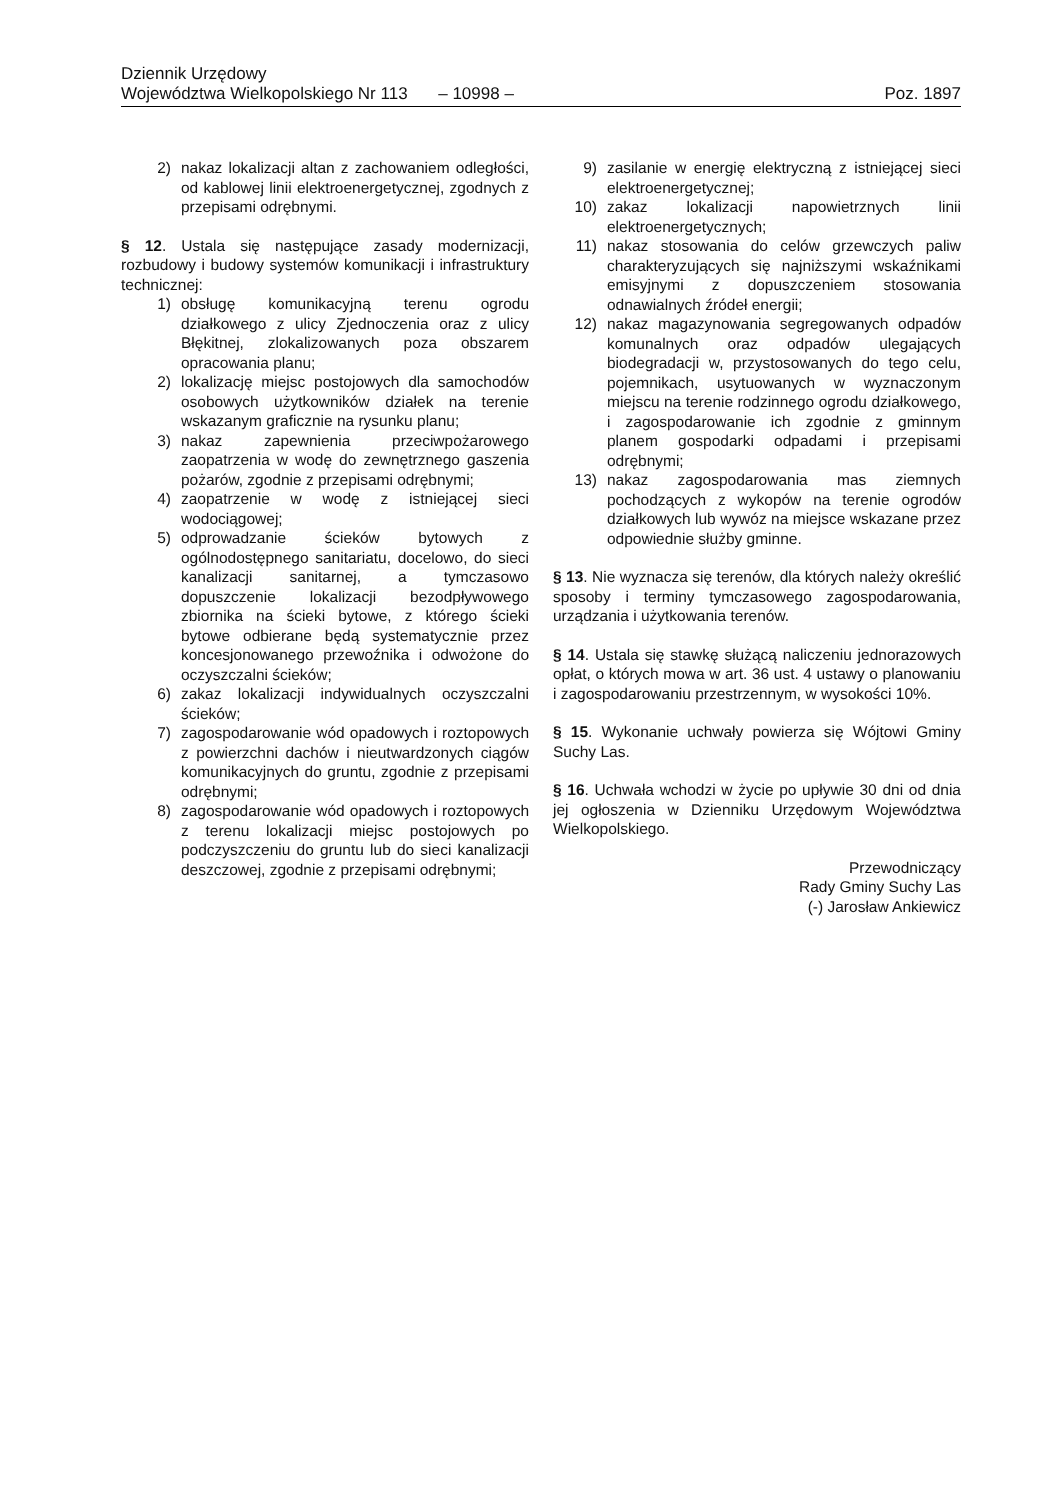Dziennik Urzędowy
Województwa Wielkopolskiego Nr 113 – 10998 – Poz. 1897
2) nakaz lokalizacji altan z zachowaniem odległości, od kablowej linii elektroenergetycznej, zgodnych z przepisami odrębnymi.
§ 12. Ustala się następujące zasady modernizacji, rozbudowy i budowy systemów komunikacji i infrastruktury technicznej:
1) obsługę komunikacyjną terenu ogrodu działkowego z ulicy Zjednoczenia oraz z ulicy Błękitnej, zlokalizowanych poza obszarem opracowania planu;
2) lokalizację miejsc postojowych dla samochodów osobowych użytkowników działek na terenie wskazanym graficznie na rysunku planu;
3) nakaz zapewnienia przeciwpożarowego zaopatrzenia w wodę do zewnętrznego gaszenia pożarów, zgodnie z przepisami odrębnymi;
4) zaopatrzenie w wodę z istniejącej sieci wodociągowej;
5) odprowadzanie ścieków bytowych z ogólnodostępnego sanitariatu, docelowo, do sieci kanalizacji sanitarnej, a tymczasowo dopuszczenie lokalizacji bezodpływowego zbiornika na ścieki bytowe, z którego ścieki bytowe odbierane będą systematycznie przez koncesjonowanego przewoźnika i odwożone do oczyszczalni ścieków;
6) zakaz lokalizacji indywidualnych oczyszczalni ścieków;
7) zagospodarowanie wód opadowych i roztopowych z powierzchni dachów i nieutwardzonych ciągów komunikacyjnych do gruntu, zgodnie z przepisami odrębnymi;
8) zagospodarowanie wód opadowych i roztopowych z terenu lokalizacji miejsc postojowych po podczyszczeniu do gruntu lub do sieci kanalizacji deszczowej, zgodnie z przepisami odrębnymi;
9) zasilanie w energię elektryczną z istniejącej sieci elektroenergetycznej;
10) zakaz lokalizacji napowietrznych linii elektroenergetycznych;
11) nakaz stosowania do celów grzewczych paliw charakteryzujących się najniższymi wskaźnikami emisyjnymi z dopuszczeniem stosowania odnawialnych źródeł energii;
12) nakaz magazynowania segregowanych odpadów komunalnych oraz odpadów ulegających biodegradacji w, przystosowanych do tego celu, pojemnikach, usytuowanych w wyznaczonym miejscu na terenie rodzinnego ogrodu działkowego, i zagospodarowanie ich zgodnie z gminnym planem gospodarki odpadami i przepisami odrębnymi;
13) nakaz zagospodarowania mas ziemnych pochodzących z wykopów na terenie ogrodów działkowych lub wywóz na miejsce wskazane przez odpowiednie służby gminne.
§ 13. Nie wyznacza się terenów, dla których należy określić sposoby i terminy tymczasowego zagospodarowania, urządzania i użytkowania terenów.
§ 14. Ustala się stawkę służącą naliczeniu jednorazowych opłat, o których mowa w art. 36 ust. 4 ustawy o planowaniu i zagospodarowaniu przestrzennym, w wysokości 10%.
§ 15. Wykonanie uchwały powierza się Wójtowi Gminy Suchy Las.
§ 16. Uchwała wchodzi w życie po upływie 30 dni od dnia jej ogłoszenia w Dzienniku Urzędowym Województwa Wielkopolskiego.
Przewodniczący
Rady Gminy Suchy Las
(-) Jarosław Ankiewicz